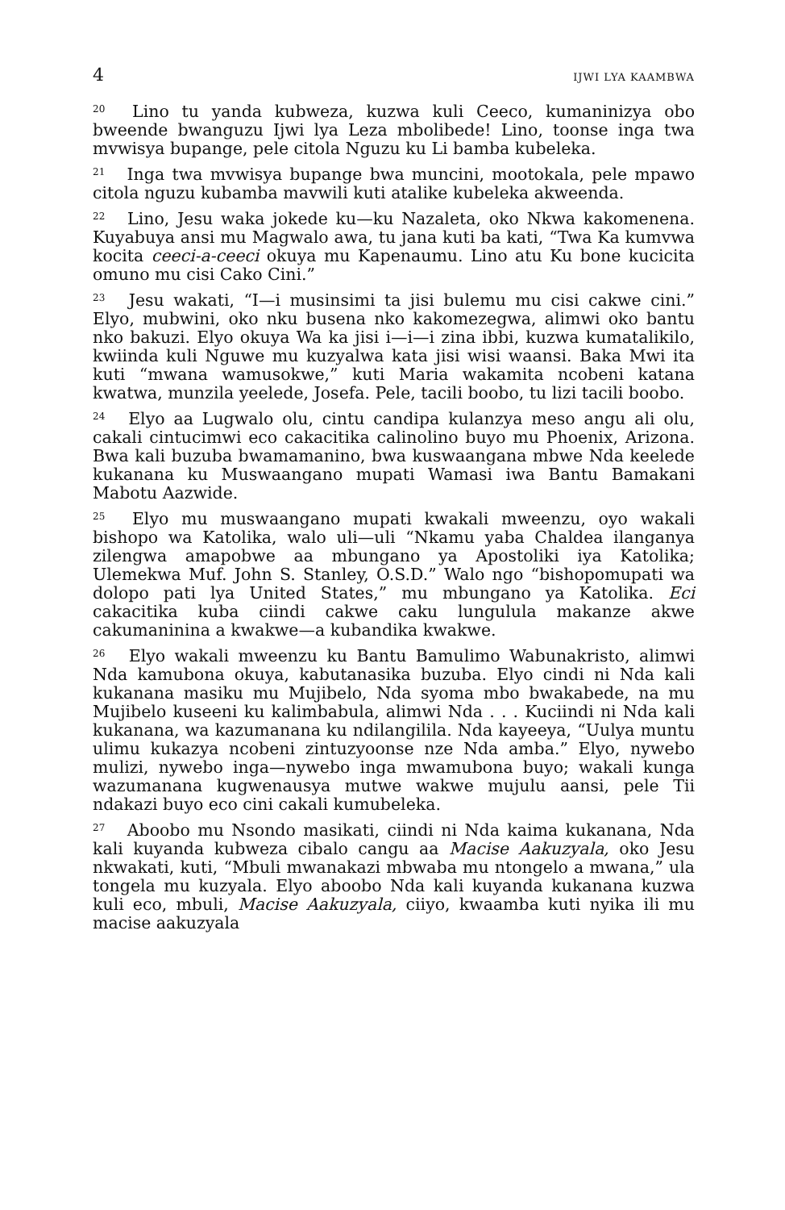4 IJWI LYA KAAMBWA
<sup>20</sup> Lino tu yanda kubweza, kuzwa kuli Ceeco, kumaninizya obo bweende bwanguzu Ijwi lya Leza mbolibede! Lino, toonse inga twa mvwisya bupange, pele citola Nguzu ku Li bamba kubeleka.
<sup>21</sup> Inga twa mvwisya bupange bwa muncini, mootokala, pele mpawo citola nguzu kubamba mavwili kuti atalike kubeleka akweenda.
<sup>22</sup> Lino, Jesu waka jokede ku—ku Nazaleta, oko Nkwa kakomenena. Kuyabuya ansi mu Magwalo awa, tu jana kuti ba kati, “Twa Ka kumvwa kocita ceeci-a-ceeci okuya mu Kapenaumu. Lino atu Ku bone kucicita omuno mu cisi Cako Cini.”
<sup>23</sup> Jesu wakati, “I—i musinsimi ta jisi bulemu mu cisi cakwe cini.” Elyo, mubwini, oko nku busena nko kakomezegwa, alimwi oko bantu nko bakuzi. Elyo okuya Wa ka jisi i—i—i zina ibbi, kuzwa kumatalikilo, kwiinda kuli Nguwe mu kuzyalwa kata jisi wisi waansi. Baka Mwi ita kuti “mwana wamusokwe,” kuti Maria wakamita ncobeni katana kwatwa, munzila yeelede, Josefa. Pele, tacili boobo, tu lizi tacili boobo.
<sup>24</sup> Elyo aa Lugwalo olu, cintu candipa kulanzya meso angu ali olu, cakali cintucimwi eco cakacitika calinolino buyo mu Phoenix, Arizona. Bwa kali buzuba bwamamanino, bwa kuswaangana mbwe Nda keelede kukanana ku Muswaangano mupati Wamasi iwa Bantu Bamakani Mabotu Aazwide.
<sup>25</sup> Elyo mu muswaangano mupati kwakali mweenzu, oyo wakali bishopo wa Katolika, walo uli—uli “Nkamu yaba Chaldea ilanganya zilengwa amapobwe aa mbungano ya Apostoliki iya Katolika; Ulemekwa Muf. John S. Stanley, O.S.D.” Walo ngo “bishopomupati wa dolopo pati lya United States,” mu mbungano ya Katolika. Eci cakacitika kuba ciindi cakwe caku lungulula makanze akwe cakumaninina a kwakwe—a kubandika kwakwe.
<sup>26</sup> Elyo wakali mweenzu ku Bantu Bamulimo Wabunakristo, alimwi Nda kamubona okuya, kabutanasika buzuba. Elyo cindi ni Nda kali kukanana masiku mu Mujibelo, Nda syoma mbo bwakabede, na mu Mujibelo kuseeni ku kalimbabula, alimwi Nda . . . Kuciindi ni Nda kali kukanana, wa kazumanana ku ndilangilila. Nda kayeeya, “Uulya muntu ulimu kukazya ncobeni zintuzyoonse nze Nda amba.” Elyo, nywebo mulizi, nywebo inga—nywebo inga mwamubona buyo; wakali kunga wazumanana kugwenausya mutwe wakwe mujulu aansi, pele Tii ndakazi buyo eco cini cakali kumubeleka.
<sup>27</sup> Aboobo mu Nsondo masikati, ciindi ni Nda kaima kukanana, Nda kali kuyanda kubweza cibalo cangu aa Macise Aakuzyala, oko Jesu nkwakati, kuti, “Mbuli mwanakazi mbwaba mu ntongelo a mwana,” ula tongela mu kuzyala. Elyo aboobo Nda kali kuyanda kukanana kuzwa kuli eco, mbuli, Macise Aakuzyala, ciiyo, kwaamba kuti nyika ili mu macise aakuzyala